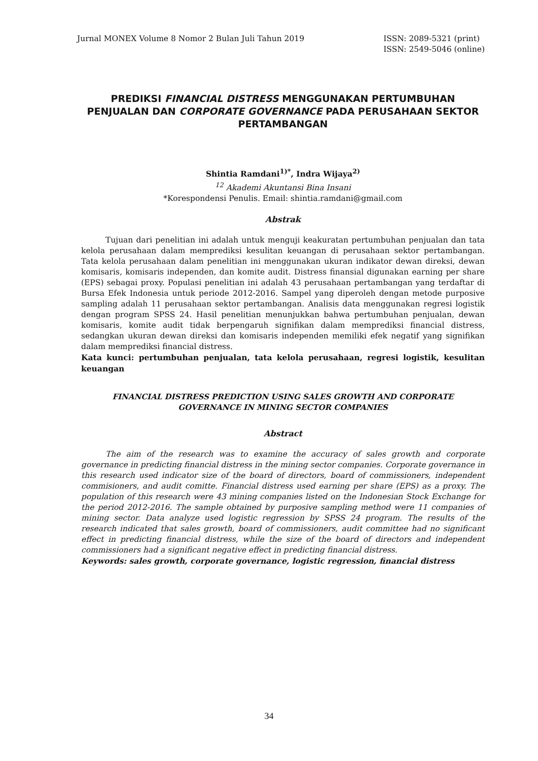Jurnal MONEX Volume 8 Nomor 2 Bulan Juli Tahun 2019
ISSN: 2089-5321 (print)
ISSN: 2549-5046 (online)
PREDIKSI FINANCIAL DISTRESS MENGGUNAKAN PERTUMBUHAN PENJUALAN DAN CORPORATE GOVERNANCE PADA PERUSAHAAN SEKTOR PERTAMBANGAN
Shintia Ramdani<sup>1)*</sup>, Indra Wijaya<sup>2)</sup>
<sup>12</sup> Akademi Akuntansi Bina Insani
*Korespondensi Penulis. Email: shintia.ramdani@gmail.com
Abstrak
Tujuan dari penelitian ini adalah untuk menguji keakuratan pertumbuhan penjualan dan tata kelola perusahaan dalam memprediksi kesulitan keuangan di perusahaan sektor pertambangan. Tata kelola perusahaan dalam penelitian ini menggunakan ukuran indikator dewan direksi, dewan komisaris, komisaris independen, dan komite audit. Distress finansial digunakan earning per share (EPS) sebagai proxy. Populasi penelitian ini adalah 43 perusahaan pertambangan yang terdaftar di Bursa Efek Indonesia untuk periode 2012-2016. Sampel yang diperoleh dengan metode purposive sampling adalah 11 perusahaan sektor pertambangan. Analisis data menggunakan regresi logistik dengan program SPSS 24. Hasil penelitian menunjukkan bahwa pertumbuhan penjualan, dewan komisaris, komite audit tidak berpengaruh signifikan dalam memprediksi financial distress, sedangkan ukuran dewan direksi dan komisaris independen memiliki efek negatif yang signifikan dalam memprediksi financial distress.
Kata kunci: pertumbuhan penjualan, tata kelola perusahaan, regresi logistik, kesulitan keuangan
FINANCIAL DISTRESS PREDICTION USING SALES GROWTH AND CORPORATE GOVERNANCE IN MINING SECTOR COMPANIES
Abstract
The aim of the research was to examine the accuracy of sales growth and corporate governance in predicting financial distress in the mining sector companies. Corporate governance in this research used indicator size of the board of directors, board of commissioners, independent commisioners, and audit comitte. Financial distress used earning per share (EPS) as a proxy. The population of this research were 43 mining companies listed on the Indonesian Stock Exchange for the period 2012-2016. The sample obtained by purposive sampling method were 11 companies of mining sector. Data analyze used logistic regression by SPSS 24 program. The results of the research indicated that sales growth, board of commissioners, audit committee had no significant effect in predicting financial distress, while the size of the board of directors and independent commissioners had a significant negative effect in predicting financial distress.
Keywords: sales growth, corporate governance, logistic regression, financial distress
34